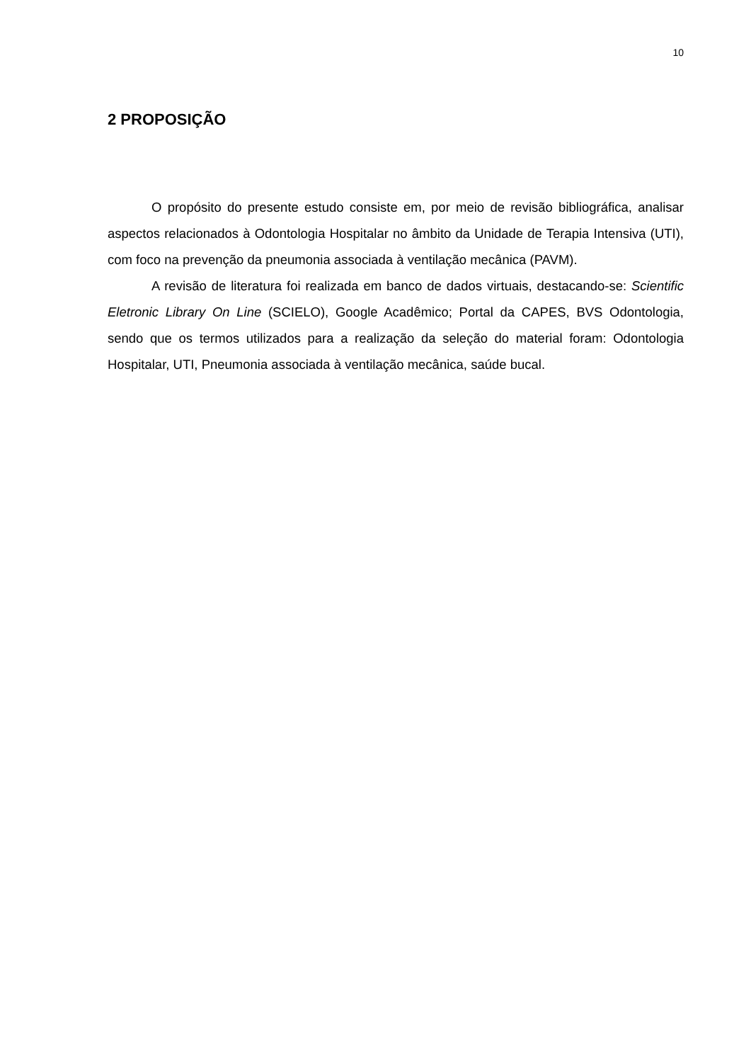10
2 PROPOSIÇÃO
O propósito do presente estudo consiste em, por meio de revisão bibliográfica, analisar aspectos relacionados à Odontologia Hospitalar no âmbito da Unidade de Terapia Intensiva (UTI), com foco na prevenção da pneumonia associada à ventilação mecânica (PAVM).
A revisão de literatura foi realizada em banco de dados virtuais, destacando-se: Scientific Eletronic Library On Line (SCIELO), Google Acadêmico; Portal da CAPES, BVS Odontologia, sendo que os termos utilizados para a realização da seleção do material foram: Odontologia Hospitalar, UTI, Pneumonia associada à ventilação mecânica, saúde bucal.